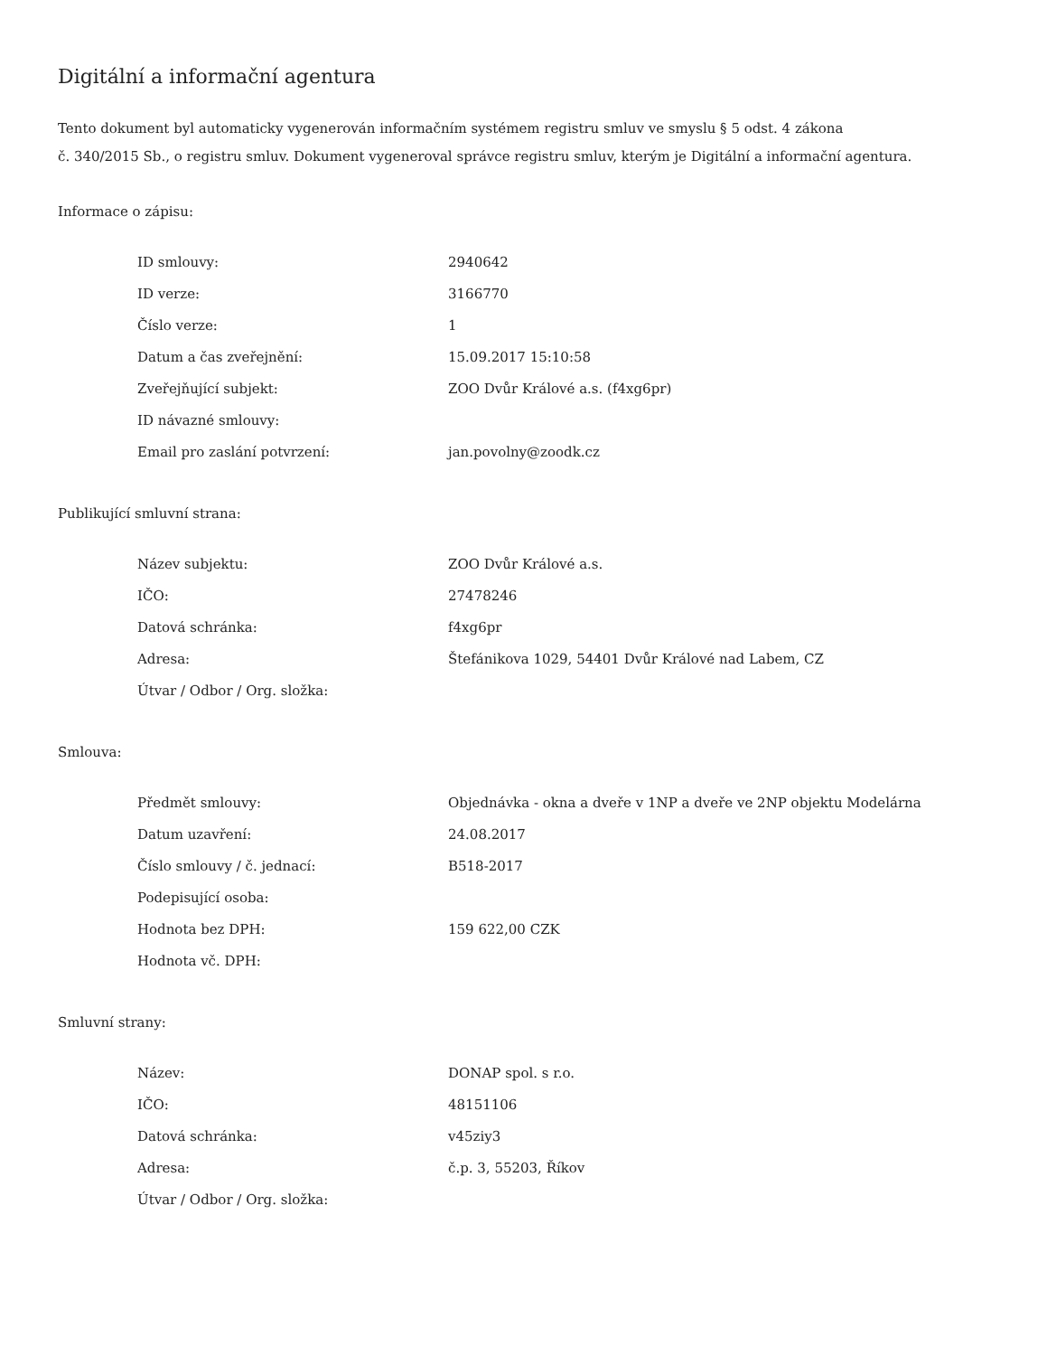Digitální a informační agentura
Tento dokument byl automaticky vygenerován informačním systémem registru smluv ve smyslu § 5 odst. 4 zákona
č. 340/2015 Sb., o registru smluv. Dokument vygeneroval správce registru smluv, kterým je Digitální a informační agentura.
Informace o zápisu:
| ID smlouvy: | 2940642 |
| ID verze: | 3166770 |
| Číslo verze: | 1 |
| Datum a čas zveřejnění: | 15.09.2017 15:10:58 |
| Zveřejňující subjekt: | ZOO Dvůr Králové a.s. (f4xg6pr) |
| ID návazné smlouvy: | |
| Email pro zaslání potvrzení: | jan.povolny@zoodk.cz |
Publikující smluvní strana:
| Název subjektu: | ZOO Dvůr Králové a.s. |
| IČO: | 27478246 |
| Datová schránka: | f4xg6pr |
| Adresa: | Štefánikova 1029, 54401 Dvůr Králové nad Labem, CZ |
| Útvar / Odbor / Org. složka: | |
Smlouva:
| Předmět smlouvy: | Objednávka - okna a dveře v 1NP a dveře ve 2NP objektu Modelárna |
| Datum uzavření: | 24.08.2017 |
| Číslo smlouvy / č. jednací: | B518-2017 |
| Podepisující osoba: | |
| Hodnota bez DPH: | 159 622,00 CZK |
| Hodnota vč. DPH: | |
Smluvní strany:
| Název: | DONAP spol. s r.o. |
| IČO: | 48151106 |
| Datová schránka: | v45ziy3 |
| Adresa: | č.p. 3, 55203, Říkov |
| Útvar / Odbor / Org. složka: | |